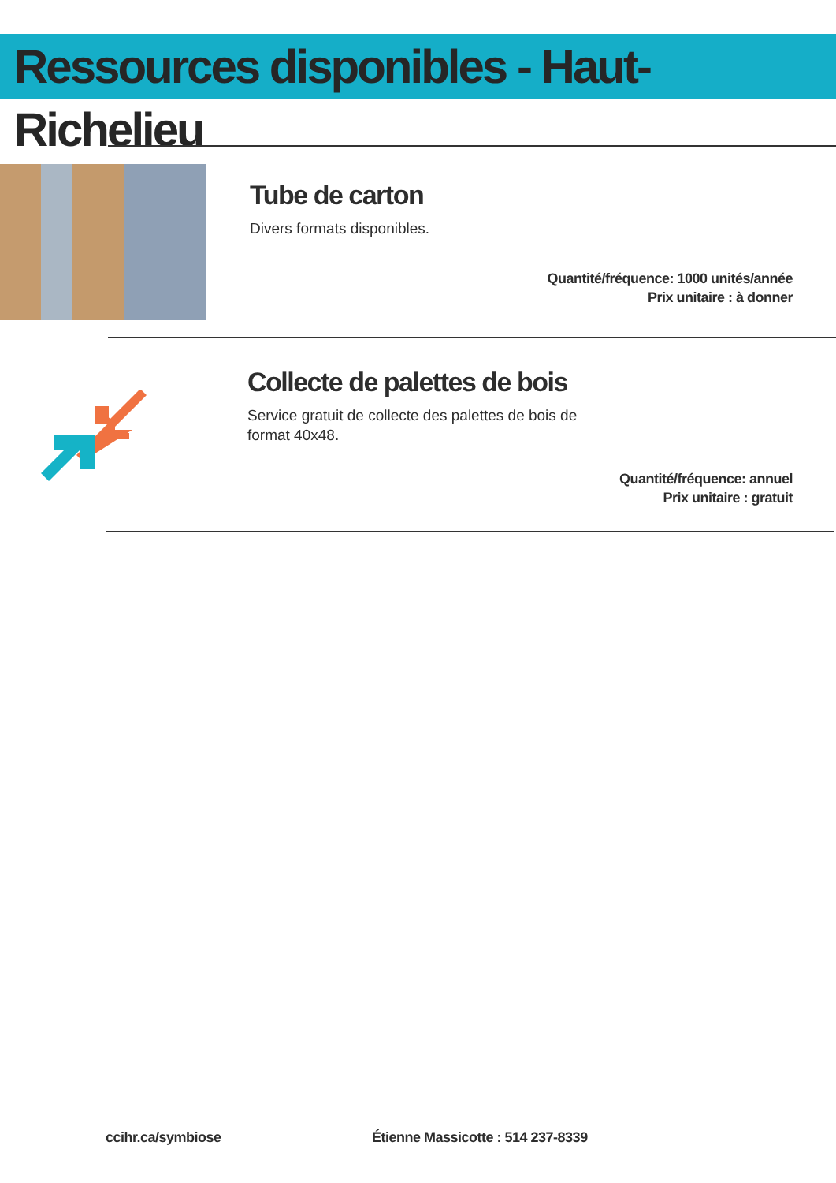Ressources disponibles - Haut-Richelieu
Tube de carton
Divers formats disponibles.
Quantité/fréquence: 1000 unités/année
Prix unitaire : à donner
Collecte de palettes de bois
Service gratuit de collecte des palettes de bois de
format 40x48.
Quantité/fréquence: annuel
Prix unitaire : gratuit
ccihr.ca/symbiose
Étienne Massicotte : 514 237-8339